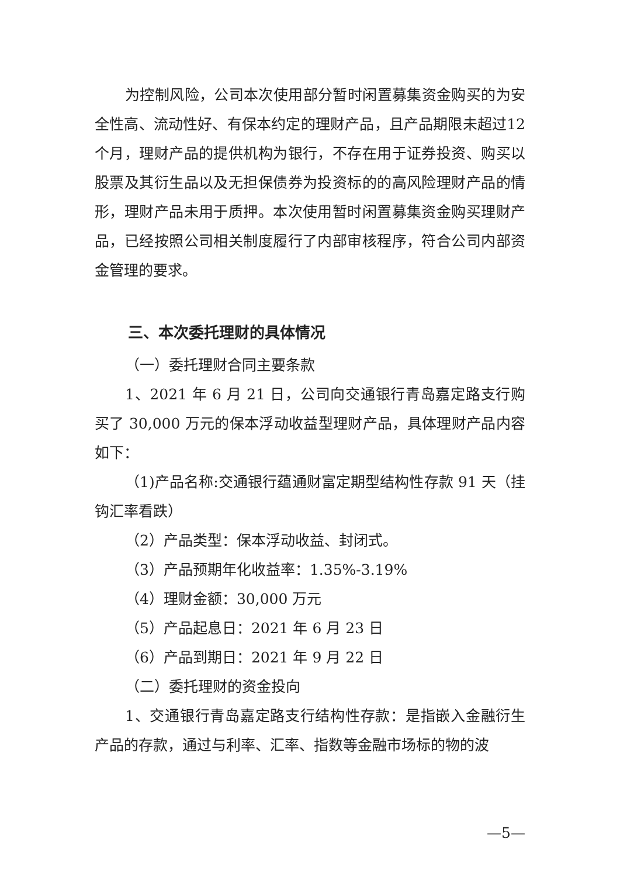为控制风险，公司本次使用部分暂时闲置募集资金购买的为安全性高、流动性好、有保本约定的理财产品，且产品期限未超过12个月，理财产品的提供机构为银行，不存在用于证券投资、购买以股票及其衍生品以及无担保债券为投资标的的高风险理财产品的情形，理财产品未用于质押。本次使用暂时闲置募集资金购买理财产品，已经按照公司相关制度履行了内部审核程序，符合公司内部资金管理的要求。
三、本次委托理财的具体情况
（一）委托理财合同主要条款
1、2021 年 6 月 21 日，公司向交通银行青岛嘉定路支行购买了 30,000 万元的保本浮动收益型理财产品，具体理财产品内容如下：
（1)产品名称:交通银行蕴通财富定期型结构性存款 91 天（挂钩汇率看跌）
（2）产品类型：保本浮动收益、封闭式。
（3）产品预期年化收益率：1.35%-3.19%
（4）理财金额：30,000 万元
（5）产品起息日：2021 年 6 月 23 日
（6）产品到期日：2021 年 9 月 22 日
（二）委托理财的资金投向
1、交通银行青岛嘉定路支行结构性存款：是指嵌入金融衍生产品的存款，通过与利率、汇率、指数等金融市场标的物的波
—5—